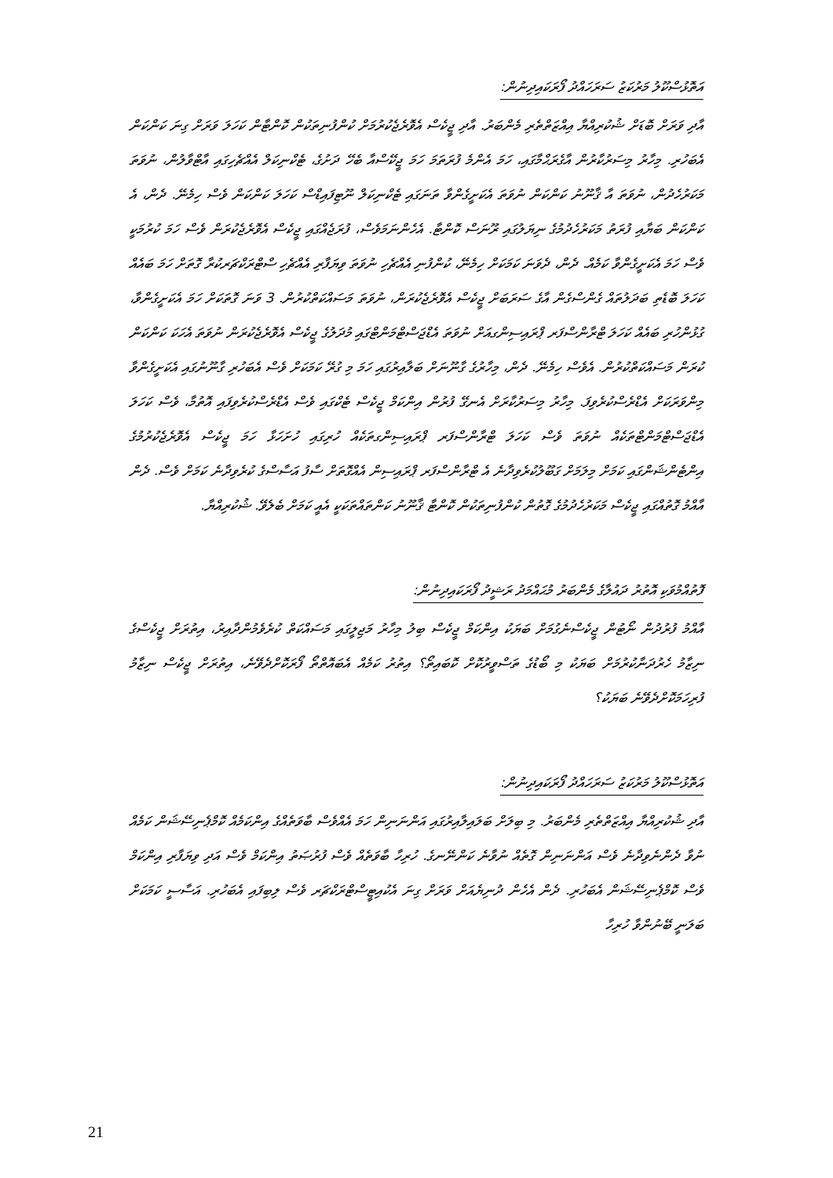އަތޮޅުސްކޫލު މަރުކަޒު ސަރަހައްދު ފޯރަކައިދިނުން:
އާދި ވަރަށް ބޮޑަށް ޝުކުރިއްޔާ އިއްޒަތްތެރި މެންބަރު. އާދި ޖީކެސް އެވޮރެޖެކުރުމަށް ކުންފުނިތަކުން ކޮންޓާން ކަހަލަ ވަރަށް ގިނަ ކަންކަން އެބަހުރި. މިހާރު މިސަރުކާރުން އާގެރަޙްމާގައި، ހަމަ އެންމެ ފުރަތަމަ ހަމަ ޖީކޭސްއާ ބެހޭ ދަށުގެ، ޓެކްނިކަލް އެއްޗެހިގައި އާޓްވާލުން، ނުވަތަ މަކަރުހެދުން، ނުވަތަ އާ ޤާނޫނު ކަންކަން ނުވަތަ އެކަށީގެންވާ ތަނަގައި ޓެކްނިކަލް ނޫޓިފައިޑްސް ކަހަލަ ކަންކަން ވެސް ހިމެނޭ. ދެން، އެ ކަންކަން ބަޔާއި ފުރަތު މަކަރުހެދުމުގެ ނިޔަލުގައި ރޫނަސް ކޮންޓާ. އެހެންނަމަވެސް، ފުރަޖެއްގައި ޖީކެސް އެވޮރެޖެކުރަން ވެސް ހަމަ ކުރުމަކީ ވެސް ހަމަ އެކަށީގެންވާ ކަމެއް. ދެން، ދެވަނަ ކަމަކަށް ހިމެނޭ، ކުންފުނި އެއްޗެހި ނުވަތަ ވިޔަފާރި އެއްޗެހި ސްޓްރަކްޗަރކުރާ ގޮތަށް ހަމަ ބައެއް ކަހަލަ ބޮޑެތި ބަދަލުތައް ގެންސްގެން އާގެ ސަރަބަށް ޖީކެސް އެވޮރެޖެކުރަން، ނުވަތަ މަސައްކަތްކުރުން. 3 ވަނަ ގޮތަކަށް ހަމަ އެކަށީގެންވާ، ގުޅުންހުރި ބައެއް ކަހަލަ ޓްރާންސްފަރ ޕްރައިސިންގއަށް ނުވަތަ އެޑްޖަސްޓްމަންޓްގައި މުދަލުގެ ޖީކެސް އެވޮރެޖެކުރަން ނުވަތަ އެހަކަ ކަންކަން ކުރަން މަސައްކަތްކުރުން. އެވެސް ހިމެނޭ. ދެން، މިހާރުގެ ގާނޫނަށް ބަލާއިރުގައި ހަމަ މި ގުރޭ ކަމަކަށް ވެސް އެބަހުރި ގާނޫނުގައި އެކަށީގެންވާ މިންވަރަކަށް އެޑްރެސްކުރެވިފަ. މިހާރު މިސަރުކާރަށް އެނގޭ ފުރުން އިންކަމް ޖީކެސް ޓެކްގައި ވެސް އެޑްރެސްކުރެވިފައި އޮތުމާ، ވެސް ކަހަލަ އެޑްޖަސްޓްމަންޓްތަކެއް ނުވަތަ ވެސް ކަހަލަ ޓްރާންސްފަރ ޕްރައިސިންގތަކެއް ހުރިގައި ހުށަހަޅާ ހަމަ ޖީކެސް އެވޮރެޖެކުރުމުގެ އިންޓެންޝަންގައި ކަމަށް މިލަމަށް ގަބޫލުކުރެވިދާނެ އެ ޓްރާންސްފަރ ޕްރައިސިން އެއްގޮތަށް ސާފު އަސާސްގެ ކުރެވިދާނެ ކަމަށް ވެސް. ދެން އާއްމު ގޮތުއްގައި ޖީކެސް މަކަރުހެދުމުގެ ގޮތުން ކުންފުނިތަކުން ކޮންޓާ ޤާނޫނު ކަންތައްތަކަކީ އެއީ ކަމަށް ބެލެވޭ. ޝުކުރިއްޔާ.
ފޮތުއްމުވަކި އޮތުރު ދައުލާގެ މެންބަރު މުޙައްމަދު ރަޝީދު ފޯރަކައިދިނުން:
އާއްމު ފުރުދުން ނޯޓުން ޖީކެސްނެގުމަށް ބަޔަކު އިންކަމް ޖީކެސް ބިލު މިހާރު މަޖިލީގައި މަސައްކަތް ކުރެވެމުންދާއިރު، އިތުރަށް ޖީކެސްގެ ނިޒާމު ހެރުދަނާކުރުމަށް ބަޔަކު މި ބޯޑުގެ ތަސްވީރުކޮށް ކޮބައިތޯ؟ އިތުރު ކަމެއް އެބައޮތްތޯ ފޯރަކޮށްދެވޭނެ، އިތުރަށް ޖީކެސް ނިޒާމު ފުރިހަމަކޮށްދެވޭނެ ބަޔަކު؟
އަތޮޅުސްކޫލު މަރުކަޒު ސަރަހައްދު ފޯރަކައިދިނުން:
އާދި ޝުކުރިއްޔާ އިއްޒަތްތެރި މެންބަރު. މި ބިލަށް ބަލައިލާއިރުގައި އަންނަނިން ހަމަ އެއްވެސް ބާވަތެއްގެ އިންކަމެއް ކޮމްޕެނިސޭޝަން ކަމެއް ނުވާ ދެންނެވިދާނެ ވެސް އަންނަނިން ގޮތެއް ނުވާނެ ކަންނޭނގެ. ހުރިހާ ބާވަތެއް ވެސް ފުރުޞަތު އިންކަމް ވެސް އަދި ވިޔަފާރި އިންކަމް ވެސް ކޮމްޕެނިސޭޝަން އެބަހުރި. ދެން އެހެން ދުނިޔެއަށް ވަރަށް ގިނަ އެކުއިޓީސްޓްރަކްޗަރ ވެސް ލިބިފައި އެބަހުރި. އަސާސީ ކަމަކަށް ބަލަނީ ބޭނުންވާ ހުރިހާ
21